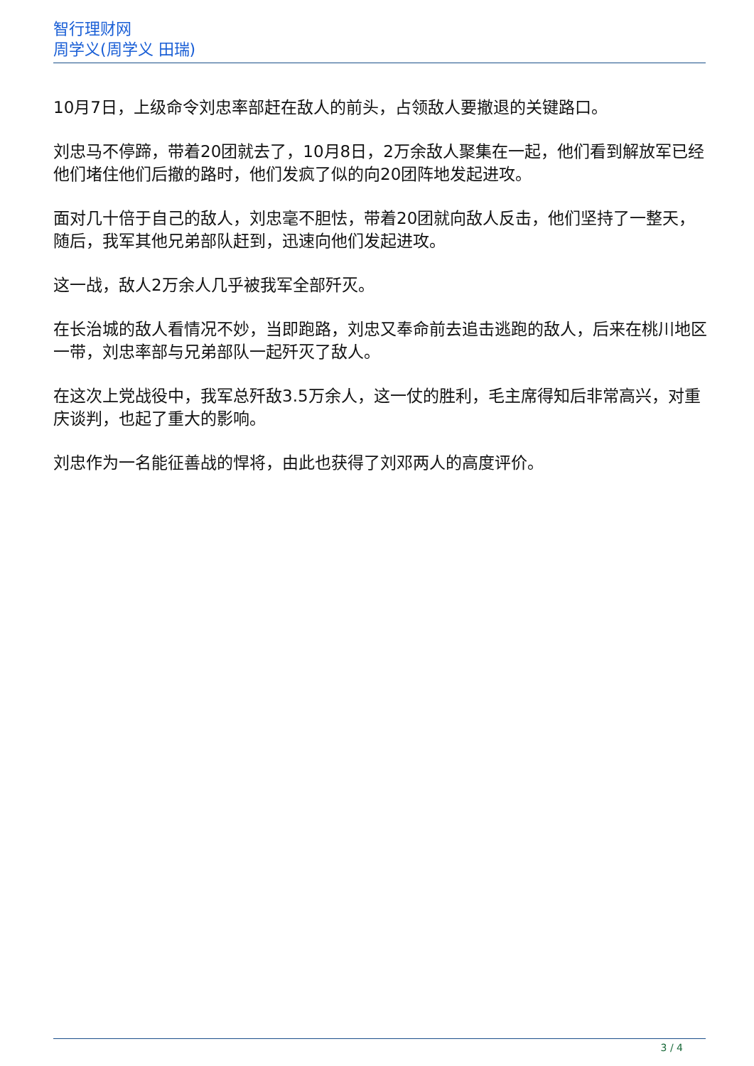智行理财网
周学义(周学义 田瑞)
10月7日，上级命令刘忠率部赶在敌人的前头，占领敌人要撤退的关键路口。
刘忠马不停蹄，带着20团就去了，10月8日，2万余敌人聚集在一起，他们看到解放军已经他们堵住他们后撤的路时，他们发疯了似的向20团阵地发起进攻。
面对几十倍于自己的敌人，刘忠毫不胆怯，带着20团就向敌人反击，他们坚持了一整天，随后，我军其他兄弟部队赶到，迅速向他们发起进攻。
这一战，敌人2万余人几乎被我军全部歼灭。
在长治城的敌人看情况不妙，当即跑路，刘忠又奉命前去追击逃跑的敌人，后来在桃川地区一带，刘忠率部与兄弟部队一起歼灭了敌人。
在这次上党战役中，我军总歼敌3.5万余人，这一仗的胜利，毛主席得知后非常高兴，对重庆谈判，也起了重大的影响。
刘忠作为一名能征善战的悍将，由此也获得了刘邓两人的高度评价。
3 / 4